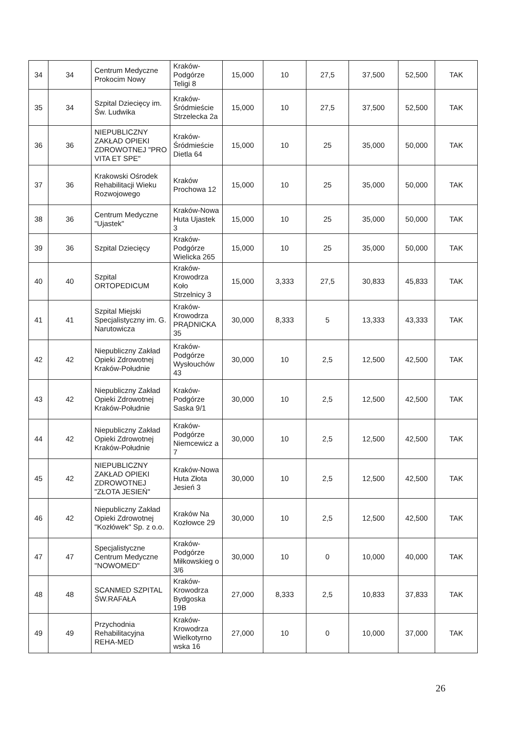| 34 | 34 | Centrum Medyczne Prokocim Nowy | Kraków-Podgórze Teligi 8 | 15,000 | 10 | 27,5 | 37,500 | 52,500 | TAK |
| 35 | 34 | Szpital Dziecięcy im. Św. Ludwika | Kraków-Śródmieście Strzelecka 2a | 15,000 | 10 | 27,5 | 37,500 | 52,500 | TAK |
| 36 | 36 | NIEPUBLICZNY ZAKŁAD OPIEKI ZDROWOTNEJ "PRO VITA ET SPE" | Kraków-Śródmieście Dietla 64 | 15,000 | 10 | 25 | 35,000 | 50,000 | TAK |
| 37 | 36 | Krakowski Ośrodek Rehabilitacji Wieku Rozwojowego | Kraków Prochowa 12 | 15,000 | 10 | 25 | 35,000 | 50,000 | TAK |
| 38 | 36 | Centrum Medyczne "Ujastek" | Kraków-Nowa Huta Ujastek 3 | 15,000 | 10 | 25 | 35,000 | 50,000 | TAK |
| 39 | 36 | Szpital Dziecięcy | Kraków-Podgórze Wielicka 265 | 15,000 | 10 | 25 | 35,000 | 50,000 | TAK |
| 40 | 40 | Szpital ORTOPEDICUM | Kraków-Krowodrza Koło Strzelnicy 3 | 15,000 | 3,333 | 27,5 | 30,833 | 45,833 | TAK |
| 41 | 41 | Szpital Miejski Specjalistyczny im. G. Narutowicza | Kraków-Krowodrza PRĄDNICKA 35 | 30,000 | 8,333 | 5 | 13,333 | 43,333 | TAK |
| 42 | 42 | Niepubliczny Zakład Opieki Zdrowotnej Kraków-Południe | Kraków-Podgórze Wysłouchów 43 | 30,000 | 10 | 2,5 | 12,500 | 42,500 | TAK |
| 43 | 42 | Niepubliczny Zakład Opieki Zdrowotnej Kraków-Południe | Kraków-Podgórze Saska 9/1 | 30,000 | 10 | 2,5 | 12,500 | 42,500 | TAK |
| 44 | 42 | Niepubliczny Zakład Opieki Zdrowotnej Kraków-Południe | Kraków-Podgórze Niemcewicz a 7 | 30,000 | 10 | 2,5 | 12,500 | 42,500 | TAK |
| 45 | 42 | NIEPUBLICZNY ZAKŁAD OPIEKI ZDROWOTNEJ "ZŁOTA JESIEŃ" | Kraków-Nowa Huta Złota Jesień 3 | 30,000 | 10 | 2,5 | 12,500 | 42,500 | TAK |
| 46 | 42 | Niepubliczny Zakład Opieki Zdrowotnej "Kozłówek" Sp. z o.o. | Kraków Na Kozłowce 29 | 30,000 | 10 | 2,5 | 12,500 | 42,500 | TAK |
| 47 | 47 | Specjalistyczne Centrum Medyczne "NOWOMED" | Kraków-Podgórze Miłkowskieg o 3/6 | 30,000 | 10 | 0 | 10,000 | 40,000 | TAK |
| 48 | 48 | SCANMED SZPITAL ŚW.RAFAŁA | Kraków-Krowodrza Bydgoska 19B | 27,000 | 8,333 | 2,5 | 10,833 | 37,833 | TAK |
| 49 | 49 | Przychodnia Rehabilitacyjna REHA-MED | Kraków-Krowodrza Wielkotyrno wska 16 | 27,000 | 10 | 0 | 10,000 | 37,000 | TAK |
26